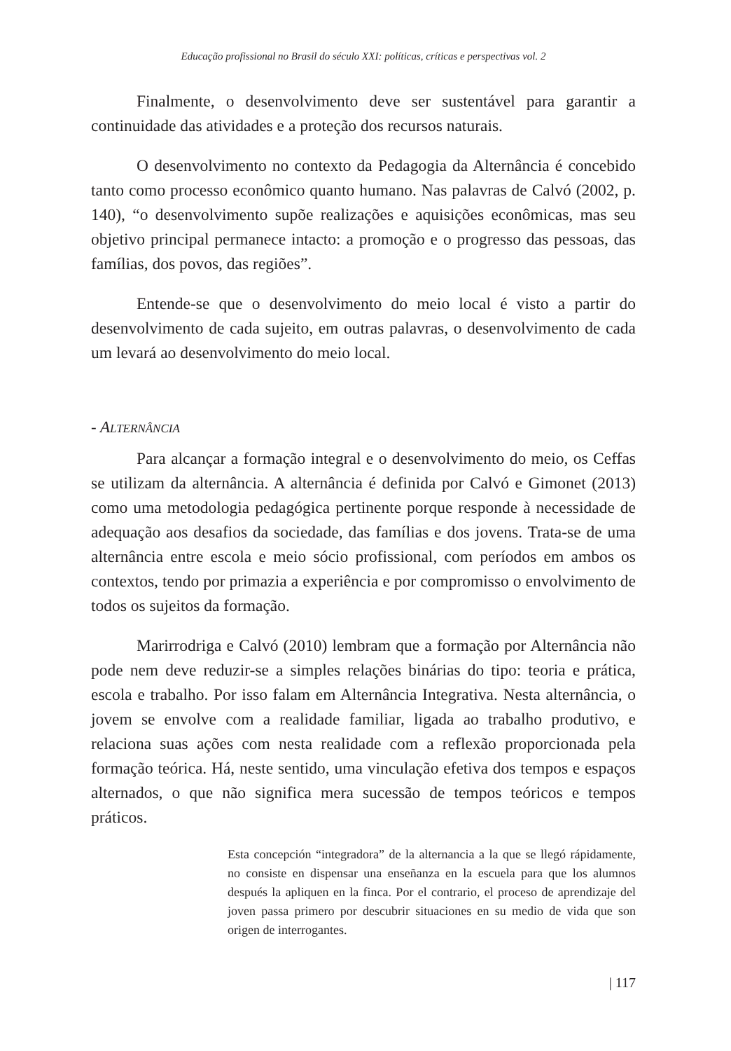Educação profissional no Brasil do século XXI: políticas, críticas e perspectivas vol. 2
Finalmente, o desenvolvimento deve ser sustentável para garantir a continuidade das atividades e a proteção dos recursos naturais.
O desenvolvimento no contexto da Pedagogia da Alternância é concebido tanto como processo econômico quanto humano. Nas palavras de Calvó (2002, p. 140), “o desenvolvimento supõe realizações e aquisições econômicas, mas seu objetivo principal permanece intacto: a promoção e o progresso das pessoas, das famílias, dos povos, das regiões”.
Entende-se que o desenvolvimento do meio local é visto a partir do desenvolvimento de cada sujeito, em outras palavras, o desenvolvimento de cada um levará ao desenvolvimento do meio local.
- ALTERNÂNCIA
Para alcançar a formação integral e o desenvolvimento do meio, os Ceffas se utilizam da alternância. A alternância é definida por Calvó e Gimonet (2013) como uma metodologia pedagógica pertinente porque responde à necessidade de adequação aos desafios da sociedade, das famílias e dos jovens. Trata-se de uma alternância entre escola e meio sócio profissional, com períodos em ambos os contextos, tendo por primazia a experiência e por compromisso o envolvimento de todos os sujeitos da formação.
Marirrodriga e Calvó (2010) lembram que a formação por Alternância não pode nem deve reduzir-se a simples relações binárias do tipo: teoria e prática, escola e trabalho. Por isso falam em Alternância Integrativa. Nesta alternância, o jovem se envolve com a realidade familiar, ligada ao trabalho produtivo, e relaciona suas ações com nesta realidade com a reflexão proporcionada pela formação teórica. Há, neste sentido, uma vinculação efetiva dos tempos e espaços alternados, o que não significa mera sucessão de tempos teóricos e tempos práticos.
Esta concepción “integradora” de la alternancia a la que se llegó rápidamente, no consiste en dispensar una enseñanza en la escuela para que los alumnos después la apliquen en la finca. Por el contrario, el proceso de aprendizaje del joven passa primero por descubrir situaciones en su medio de vida que son origen de interrogantes.
| 117